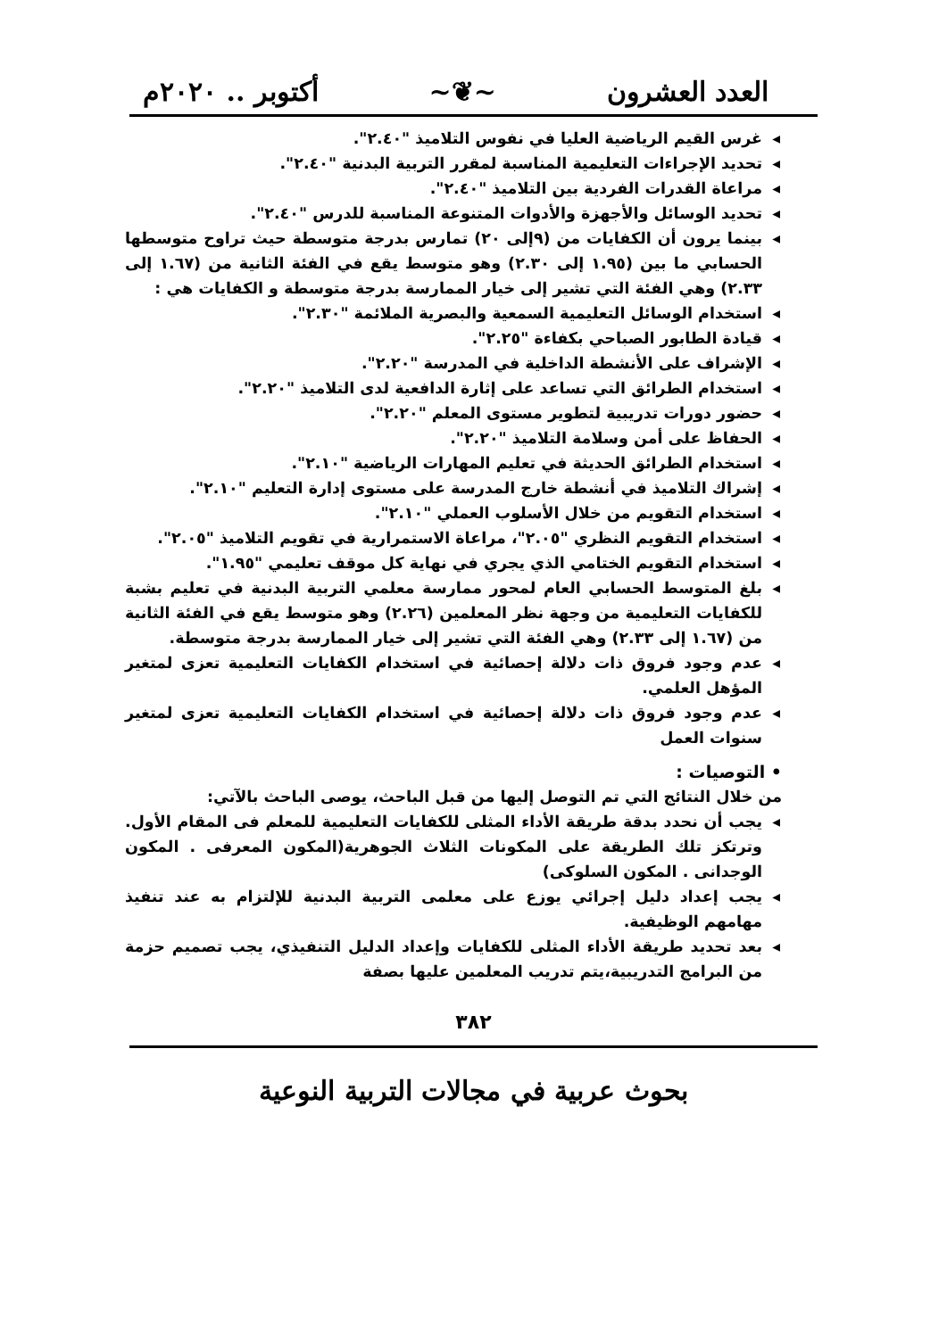العدد العشرون ~❦~ أكتوبر .. ٢٠٢٠م
◂ غرس القيم الرياضية العليا في نفوس التلاميذ "٢.٤٠".
◂ تحديد الإجراءات التعليمية المناسبة لمقرر التربية البدنية "٢.٤٠".
◂ مراعاة القدرات الفردية بين التلاميذ "٢.٤٠".
◂ تحديد الوسائل والأجهزة والأدوات المتنوعة المناسبة للدرس "٢.٤٠".
◂ بينما يرون أن الكفايات من (٩إلى ٢٠) تمارس بدرجة متوسطة حيث تراوح متوسطها الحسابي ما بين (١.٩٥ إلى ٢.٣٠) وهو متوسط يقع في الفئة الثانية من (١.٦٧ إلى ٢.٣٣) وهي الفئة التي تشير إلى خيار الممارسة بدرجة متوسطة و الكفايات هي :
◂ استخدام الوسائل التعليمية السمعية والبصرية الملائمة "٢.٣٠".
◂ قيادة الطابور الصباحي بكفاءة "٢.٢٥".
◂ الإشراف على الأنشطة الداخلية في المدرسة "٢.٢٠".
◂ استخدام الطرائق التي تساعد على إثارة الدافعية لدى التلاميذ "٢.٢٠".
◂ حضور دورات تدريبية لتطوير مستوى المعلم "٢.٢٠".
◂ الحفاظ على أمن وسلامة التلاميذ "٢.٢٠".
◂ استخدام الطرائق الحديثة في تعليم المهارات الرياضية "٢.١٠".
◂ إشراك التلاميذ في أنشطة خارج المدرسة على مستوى إدارة التعليم "٢.١٠".
◂ استخدام التقويم من خلال الأسلوب العملي "٢.١٠".
◂ استخدام التقويم النظري "٢.٠٥"، مراعاة الاستمرارية في تقويم التلاميذ "٢.٠٥".
◂ استخدام التقويم الختامي الذي يجري في نهاية كل موقف تعليمي "١.٩٥".
◂ بلغ المتوسط الحسابي العام لمحور ممارسة معلمي التربية البدنية في تعليم بشبة للكفايات التعليمية من وجهة نظر المعلمين (٢.٢٦) وهو متوسط يقع في الفئة الثانية من (١.٦٧ إلى ٢.٣٣) وهي الفئة التي تشير إلى خيار الممارسة بدرجة متوسطة.
◂ عدم وجود فروق ذات دلالة إحصائية في استخدام الكفايات التعليمية تعزى لمتغير المؤهل العلمي.
◂ عدم وجود فروق ذات دلالة إحصائية في استخدام الكفايات التعليمية تعزى لمتغير سنوات العمل
• التوصيات :
من خلال النتائج التي تم التوصل إليها من قبل الباحث، يوصى الباحث بالآتي:
◂ يجب أن نحدد بدقة طريقة الأداء المثلى للكفايات التعليمية للمعلم فى المقام الأول. وترتكز تلك الطريقة على المكونات الثلاث الجوهرية(المكون المعرفى . المكون الوجدانى . المكون السلوكى)
◂ يجب إعداد دليل إجرائي يوزع على معلمى التربية البدنية للإلتزام به عند تنفيذ مهامهم الوظيفية.
◂ بعد تحديد طريقة الأداء المثلى للكفايات وإعداد الدليل التنفيذي، يجب تصميم حزمة من البرامج التدريبية،يتم تدريب المعلمين عليها بصفة
٣٨٢
بحوث عربية في مجالات التربية النوعية